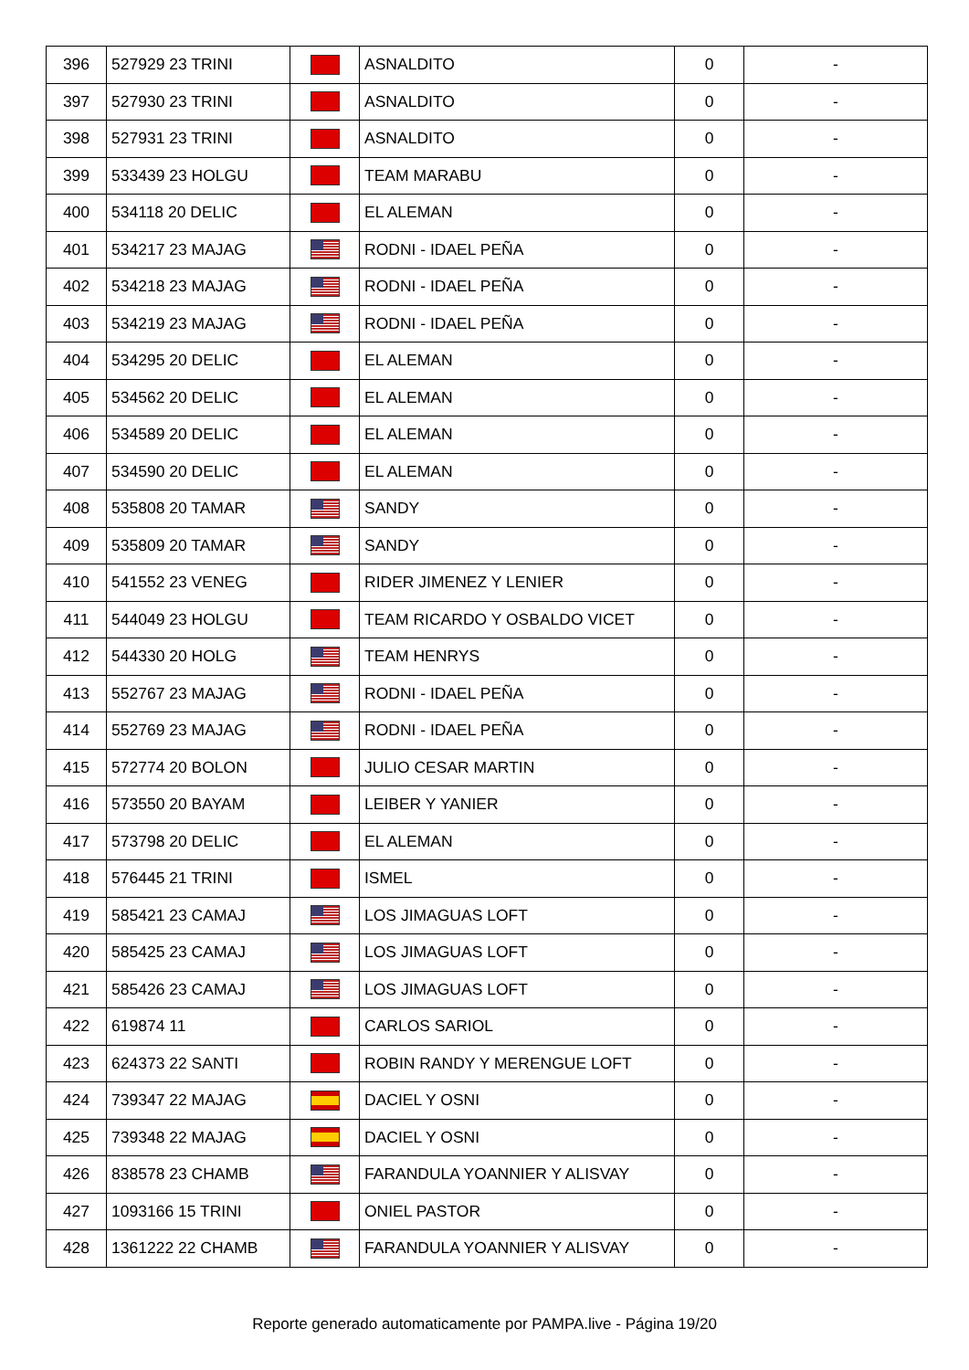| 396 | 527929 23 TRINI | | ASNALDITO | 0 | - |
| 397 | 527930 23 TRINI | | ASNALDITO | 0 | - |
| 398 | 527931 23 TRINI | | ASNALDITO | 0 | - |
| 399 | 533439 23 HOLGU | | TEAM MARABU | 0 | - |
| 400 | 534118 20 DELIC | | EL ALEMAN | 0 | - |
| 401 | 534217 23 MAJAG | | RODNI - IDAEL PEÑA | 0 | - |
| 402 | 534218 23 MAJAG | | RODNI - IDAEL PEÑA | 0 | - |
| 403 | 534219 23 MAJAG | | RODNI - IDAEL PEÑA | 0 | - |
| 404 | 534295 20 DELIC | | EL ALEMAN | 0 | - |
| 405 | 534562 20 DELIC | | EL ALEMAN | 0 | - |
| 406 | 534589 20 DELIC | | EL ALEMAN | 0 | - |
| 407 | 534590 20 DELIC | | EL ALEMAN | 0 | - |
| 408 | 535808 20 TAMAR | | SANDY | 0 | - |
| 409 | 535809 20 TAMAR | | SANDY | 0 | - |
| 410 | 541552 23 VENEG | | RIDER JIMENEZ Y LENIER | 0 | - |
| 411 | 544049 23 HOLGU | | TEAM RICARDO Y OSBALDO VICET | 0 | - |
| 412 | 544330 20 HOLG | | TEAM HENRYS | 0 | - |
| 413 | 552767 23 MAJAG | | RODNI - IDAEL PEÑA | 0 | - |
| 414 | 552769 23 MAJAG | | RODNI - IDAEL PEÑA | 0 | - |
| 415 | 572774 20 BOLON | | JULIO CESAR MARTIN | 0 | - |
| 416 | 573550 20 BAYAM | | LEIBER Y YANIER | 0 | - |
| 417 | 573798 20 DELIC | | EL ALEMAN | 0 | - |
| 418 | 576445 21 TRINI | | ISMEL | 0 | - |
| 419 | 585421 23 CAMAJ | | LOS JIMAGUAS LOFT | 0 | - |
| 420 | 585425 23 CAMAJ | | LOS JIMAGUAS LOFT | 0 | - |
| 421 | 585426 23 CAMAJ | | LOS JIMAGUAS LOFT | 0 | - |
| 422 | 619874 11 | | CARLOS SARIOL | 0 | - |
| 423 | 624373 22 SANTI | | ROBIN RANDY Y MERENGUE LOFT | 0 | - |
| 424 | 739347 22 MAJAG | | DACIEL Y OSNI | 0 | - |
| 425 | 739348 22 MAJAG | | DACIEL Y OSNI | 0 | - |
| 426 | 838578 23 CHAMB | | FARANDULA YOANNIER Y ALISVAY | 0 | - |
| 427 | 1093166 15 TRINI | | ONIEL PASTOR | 0 | - |
| 428 | 1361222 22 CHAMB | | FARANDULA YOANNIER Y ALISVAY | 0 | - |
Reporte generado automaticamente por PAMPA.live - Página 19/20